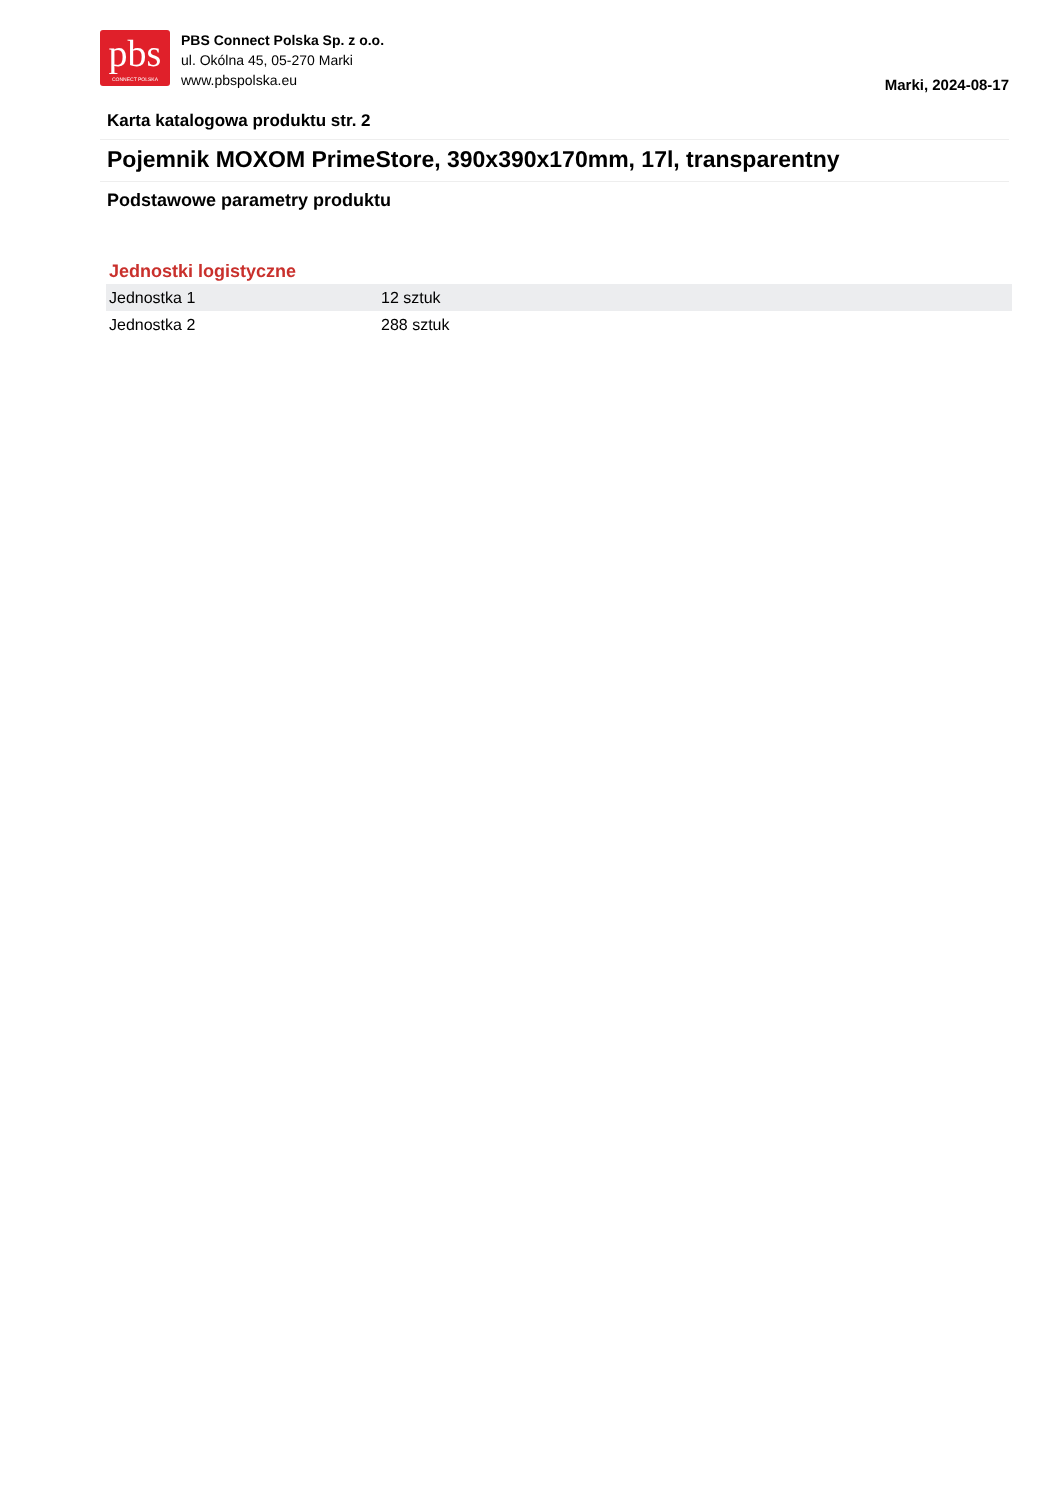pbs
CONNECT POLSKA
PBS Connect Polska Sp. z o.o.
ul. Okólna 45, 05-270 Marki
www.pbspolska.eu
Marki, 2024-08-17
Karta katalogowa produktu str. 2
Pojemnik MOXOM PrimeStore, 390x390x170mm, 17l, transparentny
Podstawowe parametry produktu
Jednostki logistyczne
| Jednostka 1 | 12 sztuk |
| Jednostka 2 | 288 sztuk |